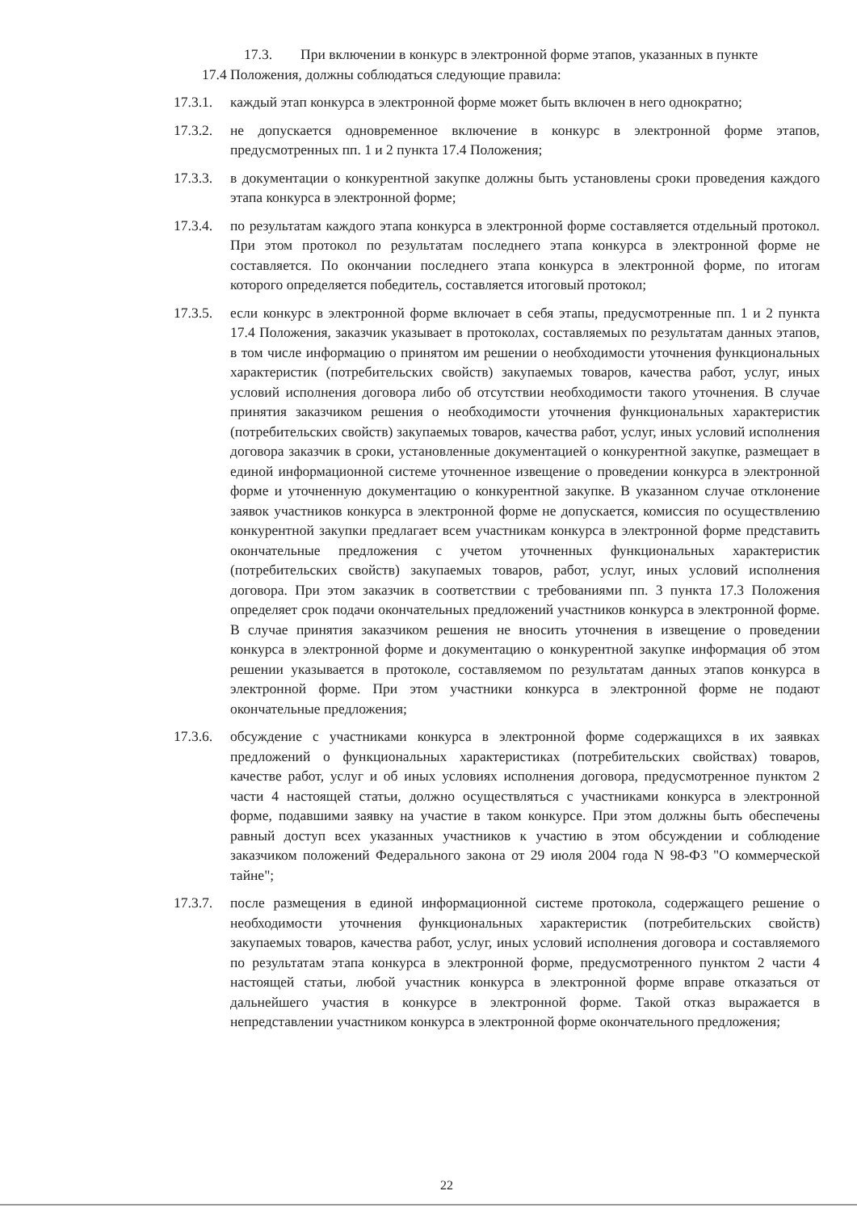17.3. При включении в конкурс в электронной форме этапов, указанных в пункте
17.4 Положения, должны соблюдаться следующие правила:
17.3.1.
каждый этап конкурса в электронной форме может быть включен в него однократно;
17.3.2.
не допускается одновременное включение в конкурс в электронной форме этапов, предусмотренных пп. 1 и 2 пункта 17.4 Положения;
17.3.3.
в документации о конкурентной закупке должны быть установлены сроки проведения каждого этапа конкурса в электронной форме;
17.3.4.
по результатам каждого этапа конкурса в электронной форме составляется отдельный протокол. При этом протокол по результатам последнего этапа конкурса в электронной форме не составляется. По окончании последнего этапа конкурса в электронной форме, по итогам которого определяется победитель, составляется итоговый протокол;
17.3.5.
если конкурс в электронной форме включает в себя этапы, предусмотренные пп. 1 и 2 пункта 17.4 Положения, заказчик указывает в протоколах, составляемых по результатам данных этапов, в том числе информацию о принятом им решении о необходимости уточнения функциональных характеристик (потребительских свойств) закупаемых товаров, качества работ, услуг, иных условий исполнения договора либо об отсутствии необходимости такого уточнения. В случае принятия заказчиком решения о необходимости уточнения функциональных характеристик (потребительских свойств) закупаемых товаров, качества работ, услуг, иных условий исполнения договора заказчик в сроки, установленные документацией о конкурентной закупке, размещает в единой информационной системе уточненное извещение о проведении конкурса в электронной форме и уточненную документацию о конкурентной закупке. В указанном случае отклонение заявок участников конкурса в электронной форме не допускается, комиссия по осуществлению конкурентной закупки предлагает всем участникам конкурса в электронной форме представить окончательные предложения с учетом уточненных функциональных характеристик (потребительских свойств) закупаемых товаров, работ, услуг, иных условий исполнения договора. При этом заказчик в соответствии с требованиями пп. 3 пункта 17.3 Положения определяет срок подачи окончательных предложений участников конкурса в электронной форме. В случае принятия заказчиком решения не вносить уточнения в извещение о проведении конкурса в электронной форме и документацию о конкурентной закупке информация об этом решении указывается в протоколе, составляемом по результатам данных этапов конкурса в электронной форме. При этом участники конкурса в электронной форме не подают окончательные предложения;
17.3.6.
обсуждение с участниками конкурса в электронной форме содержащихся в их заявках предложений о функциональных характеристиках (потребительских свойствах) товаров, качестве работ, услуг и об иных условиях исполнения договора, предусмотренное пунктом 2 части 4 настоящей статьи, должно осуществляться с участниками конкурса в электронной форме, подавшими заявку на участие в таком конкурсе. При этом должны быть обеспечены равный доступ всех указанных участников к участию в этом обсуждении и соблюдение заказчиком положений Федерального закона от 29 июля 2004 года N 98-ФЗ "О коммерческой тайне";
17.3.7.
после размещения в единой информационной системе протокола, содержащего решение о необходимости уточнения функциональных характеристик (потребительских свойств) закупаемых товаров, качества работ, услуг, иных условий исполнения договора и составляемого по результатам этапа конкурса в электронной форме, предусмотренного пунктом 2 части 4 настоящей статьи, любой участник конкурса в электронной форме вправе отказаться от дальнейшего участия в конкурсе в электронной форме. Такой отказ выражается в непредставлении участником конкурса в электронной форме окончательного предложения;
22